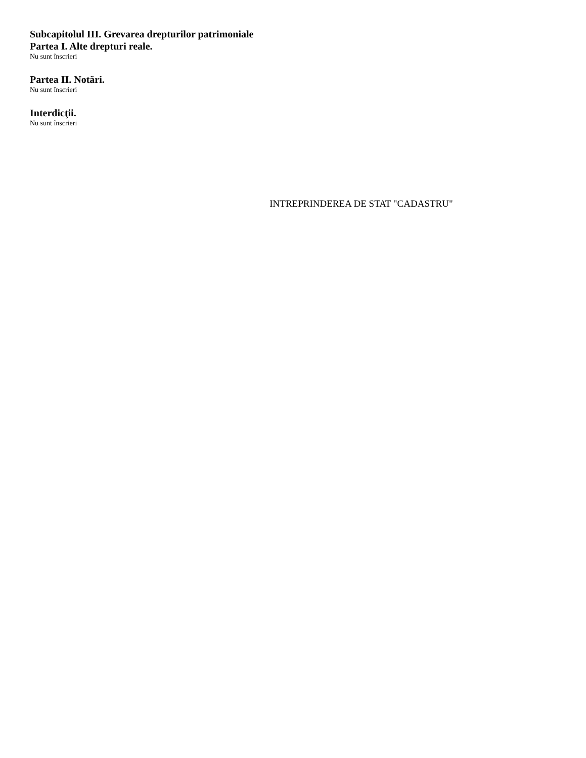Subcapitolul III. Grevarea drepturilor patrimoniale
Partea I. Alte drepturi reale.
Nu sunt înscrieri
Partea II. Notări.
Nu sunt înscrieri
Interdicţii.
Nu sunt înscrieri
INTREPRINDEREA DE STAT "CADASTRU"